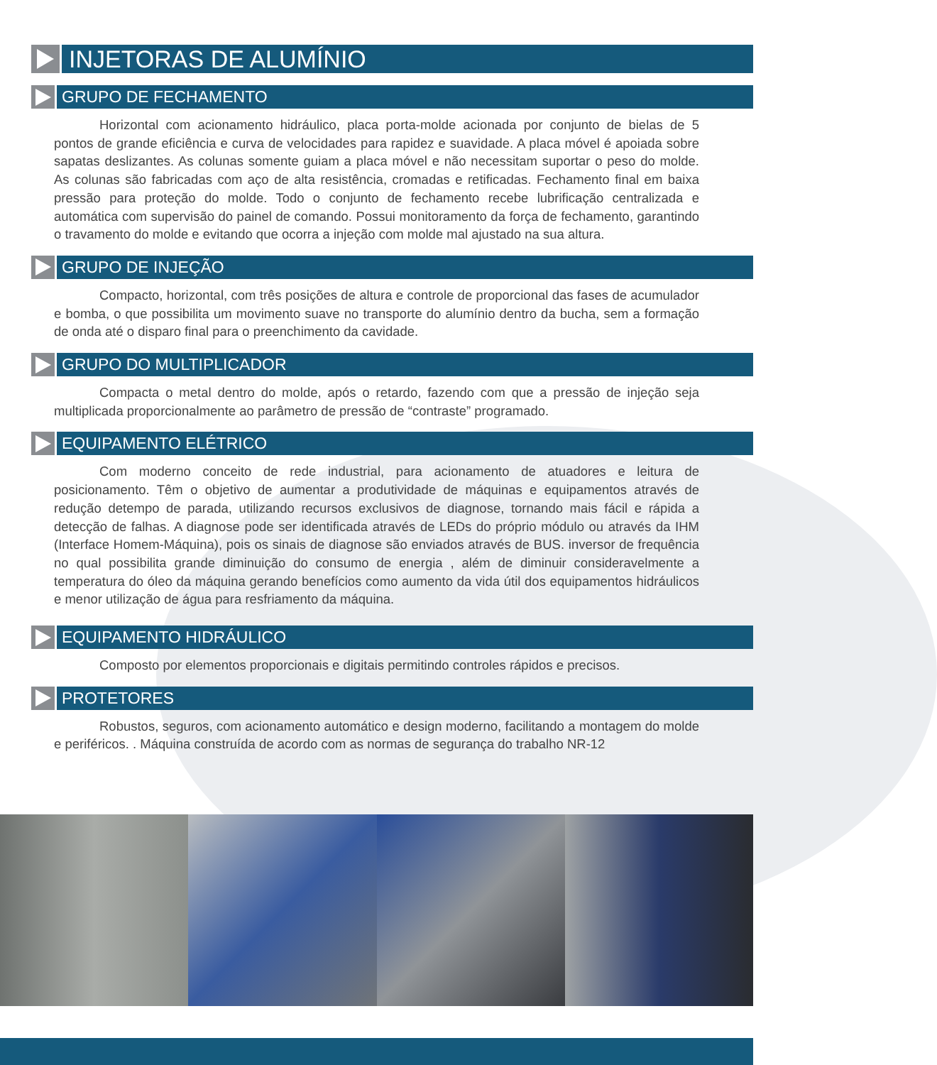INJETORAS DE ALUMÍNIO
GRUPO DE FECHAMENTO
Horizontal com acionamento hidráulico, placa porta-molde acionada por conjunto de bielas de 5 pontos de grande eficiência e curva de velocidades para rapidez e suavidade. A placa móvel é apoiada sobre sapatas deslizantes. As colunas somente guiam a placa móvel e não necessitam suportar o peso do molde. As colunas são fabricadas com aço de alta resistência, cromadas e retificadas. Fechamento final em baixa pressão para proteção do molde. Todo o conjunto de fechamento recebe lubrificação centralizada e automática com supervisão do painel de comando. Possui monitoramento da força de fechamento, garantindo o travamento do molde e evitando que ocorra a injeção com molde mal ajustado na sua altura.
GRUPO DE INJEÇÃO
Compacto, horizontal, com três posições de altura e controle de proporcional das fases de acumulador e bomba, o que possibilita um movimento suave no transporte do alumínio dentro da bucha, sem a formação de onda até o disparo final para o preenchimento da cavidade.
GRUPO DO MULTIPLICADOR
Compacta o metal dentro do molde, após o retardo, fazendo com que a pressão de injeção seja multiplicada proporcionalmente ao parâmetro de pressão de “contraste” programado.
EQUIPAMENTO ELÉTRICO
Com moderno conceito de rede industrial, para acionamento de atuadores e leitura de posicionamento. Têm o objetivo de aumentar a produtividade de máquinas e equipamentos através de redução detempo de parada, utilizando recursos exclusivos de diagnose, tornando mais fácil e rápida a detecção de falhas. A diagnose pode ser identificada através de LEDs do próprio módulo ou através da IHM (Interface Homem-Máquina), pois os sinais de diagnose são enviados através de BUS. inversor de frequência no qual possibilita grande diminuição do consumo de energia , além de diminuir consideravelmente a temperatura do óleo da máquina gerando benefícios como aumento da vida útil dos equipamentos hidráulicos e menor utilização de água para resfriamento da máquina.
EQUIPAMENTO HIDRÁULICO
Composto por elementos proporcionais e digitais permitindo controles rápidos e precisos.
PROTETORES
Robustos, seguros, com acionamento automático e design moderno, facilitando a montagem do molde e periféricos. . Máquina construída de acordo com as normas de segurança do trabalho NR-12